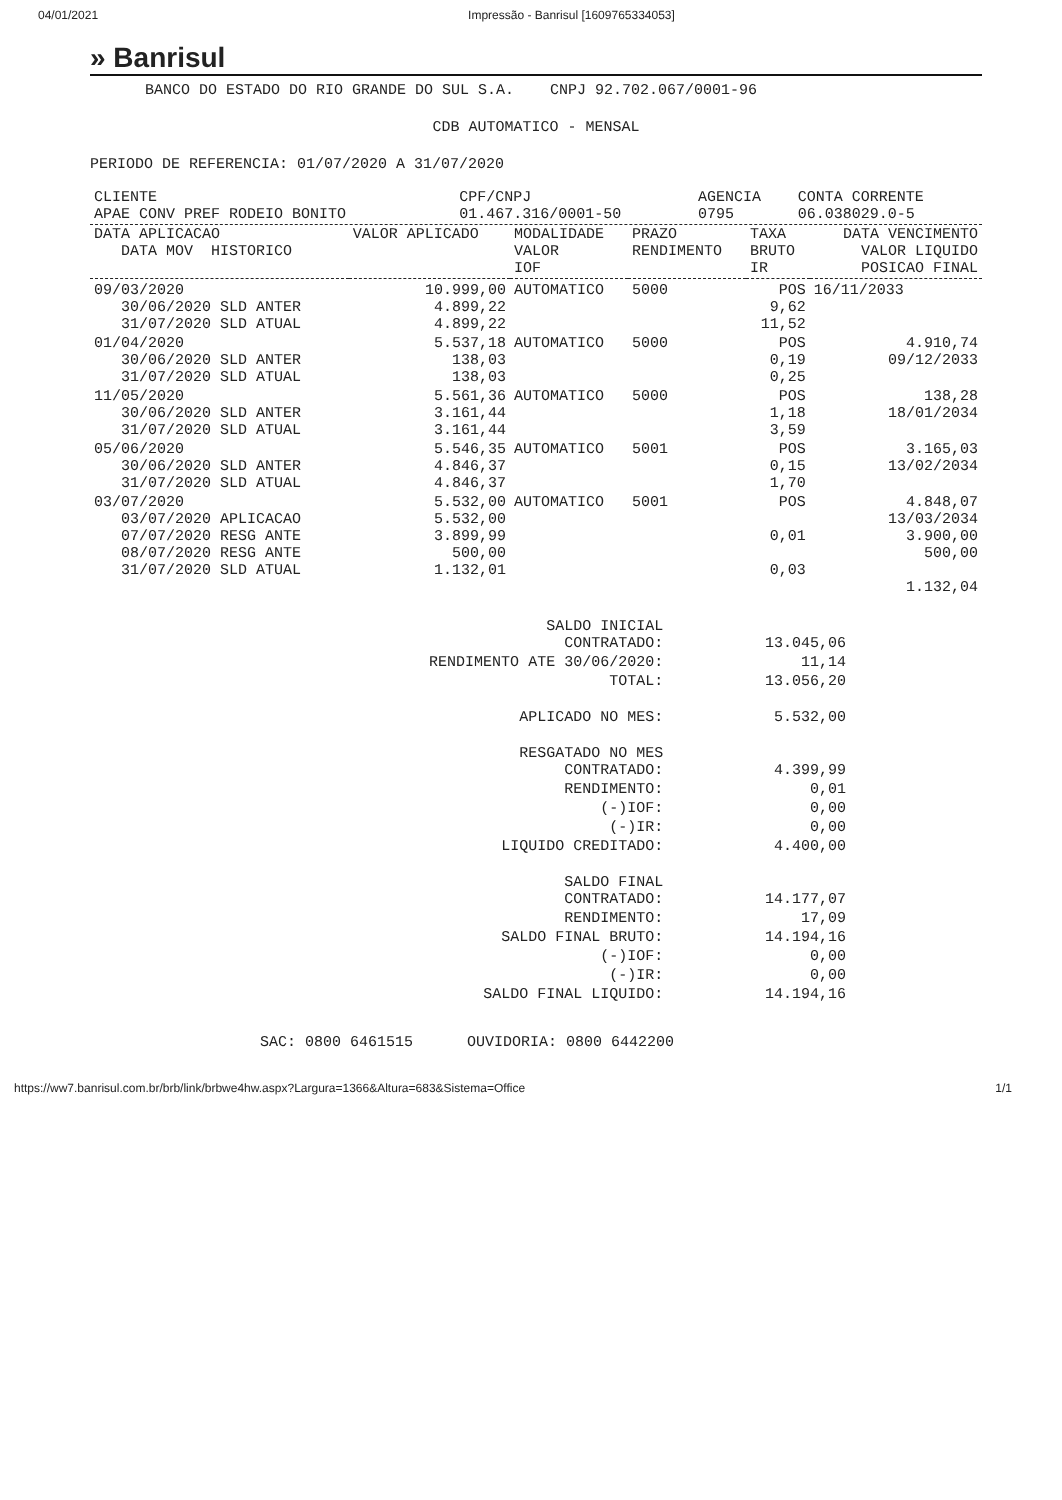04/01/2021 Impressão - Banrisul [1609765334053]
» Banrisul
BANCO DO ESTADO DO RIO GRANDE DO SUL S.A. CNPJ 92.702.067/0001-96
CDB AUTOMATICO - MENSAL
PERIODO DE REFERENCIA: 01/07/2020 A 31/07/2020
| CLIENTE APAE CONV PREF RODEIO BONITO | CPF/CNPJ 01.467.316/0001-50 | AGENCIA 0795 | CONTA CORRENTE 06.038029.0-5 |
| DATA APLICACAO DATA MOV HISTORICO | VALOR APLICADO | MODALIDADE VALOR IOF | PRAZO RENDIMENTO | TAXA BRUTO IR | DATA VENCIMENTO VALOR LIQUIDO POSICAO FINAL |
| --- | --- | --- | --- | --- | --- |
| 09/03/2020 30/06/2020 SLD ANTER 31/07/2020 SLD ATUAL | 10.999,00 4.899,22 4.899,22 | AUTOMATICO | 5000 | POS 9,62 11,52 | 16/11/2033 |
| 01/04/2020 30/06/2020 SLD ANTER 31/07/2020 SLD ATUAL | 5.537,18 138,03 138,03 | AUTOMATICO | 5000 | POS 0,19 0,25 | 4.910,74 09/12/2033 |
| 11/05/2020 30/06/2020 SLD ANTER 31/07/2020 SLD ATUAL | 5.561,36 3.161,44 3.161,44 | AUTOMATICO | 5000 | POS 1,18 3,59 | 138,28 18/01/2034 |
| 05/06/2020 30/06/2020 SLD ANTER 31/07/2020 SLD ATUAL | 5.546,35 4.846,37 4.846,37 | AUTOMATICO | 5001 | POS 0,15 1,70 | 3.165,03 13/02/2034 |
| 03/07/2020 03/07/2020 APLICACAO 07/07/2020 RESG ANTE 08/07/2020 RESG ANTE 31/07/2020 SLD ATUAL | 5.532,00 5.532,00 3.899,99 500,00 1.132,01 | AUTOMATICO | 5001 | POS 0,01 0,03 | 4.848,07 13/03/2034 3.900,00 500,00 1.132,04 |
| SALDO INICIAL CONTRATADO: | 13.045,06 |
| RENDIMENTO ATE 30/06/2020: | 11,14 |
| TOTAL: | 13.056,20 |
| APLICADO NO MES: | 5.532,00 |
| RESGATADO NO MES CONTRATADO: | 4.399,99 |
| RENDIMENTO: | 0,01 |
| (-)IOF: | 0,00 |
| (-)IR: | 0,00 |
| LIQUIDO CREDITADO: | 4.400,00 |
| SALDO FINAL CONTRATADO: | 14.177,07 |
| RENDIMENTO: | 17,09 |
| SALDO FINAL BRUTO: | 14.194,16 |
| (-)IOF: | 0,00 |
| (-)IR: | 0,00 |
| SALDO FINAL LIQUIDO: | 14.194,16 |
SAC: 0800 6461515 OUVIDORIA: 0800 6442200
https://ww7.banrisul.com.br/brb/link/brbwe4hw.aspx?Largura=1366&Altura=683&Sistema=Office 1/1